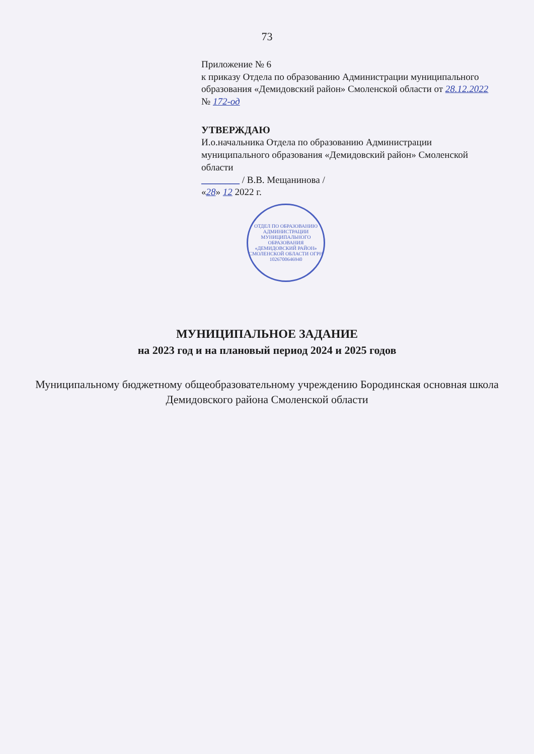73
Приложение № 6
к приказу Отдела по образованию Администрации муниципального образования «Демидовский район» Смоленской области от 28.12.2022 № 172-од
УТВЕРЖДАЮ
И.о.начальника Отдела по образованию Администрации муниципального образования «Демидовский район» Смоленской области
________ / В.В. Мещанинова /
«28» 12 2022 г.
ОТДЕЛ ПО ОБРАЗОВАНИЮ АДМИНИСТРАЦИИ МУНИЦИПАЛЬНОГО ОБРАЗОВАНИЯ «ДЕМИДОВСКИЙ РАЙОН» СМОЛЕНСКОЙ ОБЛАСТИ ОГРН 1026700646940
МУНИЦИПАЛЬНОЕ ЗАДАНИЕ
на 2023 год и на плановый период 2024 и 2025 годов
Муниципальному бюджетному общеобразовательному учреждению Бородинская основная школа Демидовского района Смоленской области